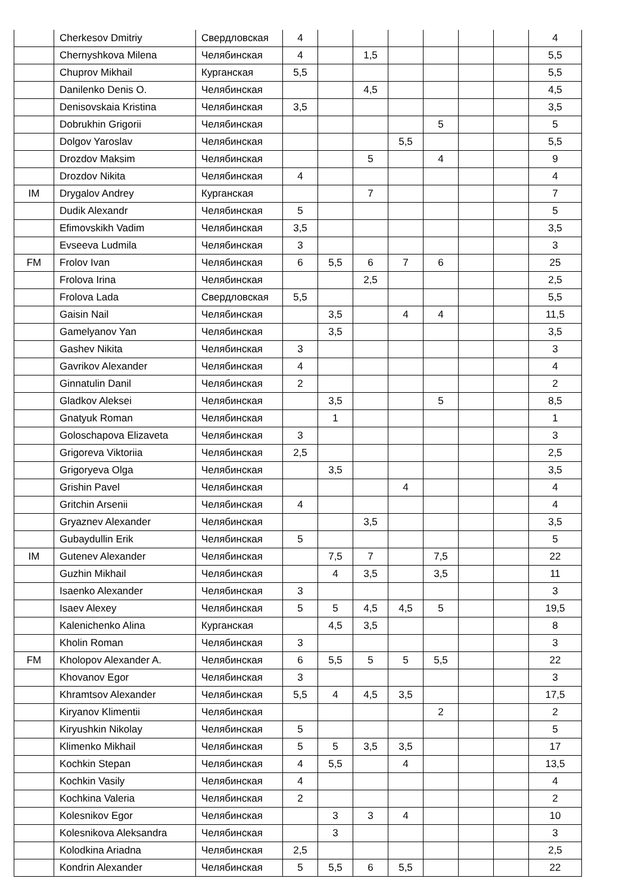| | Cherkesov Dmitriy | Свердловская | 4 | | | | | | | 4 |
| | Chernyshkova Milena | Челябинская | 4 | | 1,5 | | | | | 5,5 |
| | Chuprov Mikhail | Курганская | 5,5 | | | | | | | 5,5 |
| | Danilenko Denis O. | Челябинская | | | 4,5 | | | | | 4,5 |
| | Denisovskaia Kristina | Челябинская | 3,5 | | | | | | | 3,5 |
| | Dobrukhin Grigorii | Челябинская | | | | | 5 | | | 5 |
| | Dolgov Yaroslav | Челябинская | | | | 5,5 | | | | 5,5 |
| | Drozdov Maksim | Челябинская | | | 5 | | 4 | | | 9 |
| | Drozdov Nikita | Челябинская | 4 | | | | | | | 4 |
| IM | Drygalov Andrey | Курганская | | | 7 | | | | | 7 |
| | Dudik Alexandr | Челябинская | 5 | | | | | | | 5 |
| | Efimovskikh Vadim | Челябинская | 3,5 | | | | | | | 3,5 |
| | Evseeva Ludmila | Челябинская | 3 | | | | | | | 3 |
| FM | Frolov Ivan | Челябинская | 6 | 5,5 | 6 | 7 | 6 | | | 25 |
| | Frolova Irina | Челябинская | | | 2,5 | | | | | 2,5 |
| | Frolova Lada | Свердловская | 5,5 | | | | | | | 5,5 |
| | Gaisin Nail | Челябинская | | 3,5 | | 4 | 4 | | | 11,5 |
| | Gamelyanov Yan | Челябинская | | 3,5 | | | | | | 3,5 |
| | Gashev Nikita | Челябинская | 3 | | | | | | | 3 |
| | Gavrikov Alexander | Челябинская | 4 | | | | | | | 4 |
| | Ginnatulin Danil | Челябинская | 2 | | | | | | | 2 |
| | Gladkov Aleksei | Челябинская | | 3,5 | | | 5 | | | 8,5 |
| | Gnatyuk Roman | Челябинская | | 1 | | | | | | 1 |
| | Goloschapova Elizaveta | Челябинская | 3 | | | | | | | 3 |
| | Grigoreva Viktoriia | Челябинская | 2,5 | | | | | | | 2,5 |
| | Grigoryeva Olga | Челябинская | | 3,5 | | | | | | 3,5 |
| | Grishin Pavel | Челябинская | | | | 4 | | | | 4 |
| | Gritchin Arsenii | Челябинская | 4 | | | | | | | 4 |
| | Gryaznev Alexander | Челябинская | | | 3,5 | | | | | 3,5 |
| | Gubaydullin Erik | Челябинская | 5 | | | | | | | 5 |
| IM | Gutenev Alexander | Челябинская | | 7,5 | 7 | | 7,5 | | | 22 |
| | Guzhin Mikhail | Челябинская | | 4 | 3,5 | | 3,5 | | | 11 |
| | Isaenko Alexander | Челябинская | 3 | | | | | | | 3 |
| | Isaev Alexey | Челябинская | 5 | 5 | 4,5 | 4,5 | 5 | | | 19,5 |
| | Kalenichenko Alina | Курганская | | 4,5 | 3,5 | | | | | 8 |
| | Kholin Roman | Челябинская | 3 | | | | | | | 3 |
| FM | Kholopov Alexander A. | Челябинская | 6 | 5,5 | 5 | 5 | 5,5 | | | 22 |
| | Khovanov Egor | Челябинская | 3 | | | | | | | 3 |
| | Khramtsov Alexander | Челябинская | 5,5 | 4 | 4,5 | 3,5 | | | | 17,5 |
| | Kiryanov Klimentii | Челябинская | | | | | 2 | | | 2 |
| | Kiryushkin Nikolay | Челябинская | 5 | | | | | | | 5 |
| | Klimenko Mikhail | Челябинская | 5 | 5 | 3,5 | 3,5 | | | | 17 |
| | Kochkin Stepan | Челябинская | 4 | 5,5 | | 4 | | | | 13,5 |
| | Kochkin Vasily | Челябинская | 4 | | | | | | | 4 |
| | Kochkina Valeria | Челябинская | 2 | | | | | | | 2 |
| | Kolesnikov Egor | Челябинская | | 3 | 3 | 4 | | | | 10 |
| | Kolesnikova Aleksandra | Челябинская | | 3 | | | | | | 3 |
| | Kolodkina Ariadna | Челябинская | 2,5 | | | | | | | 2,5 |
| | Kondrin Alexander | Челябинская | 5 | 5,5 | 6 | 5,5 | | | | 22 |